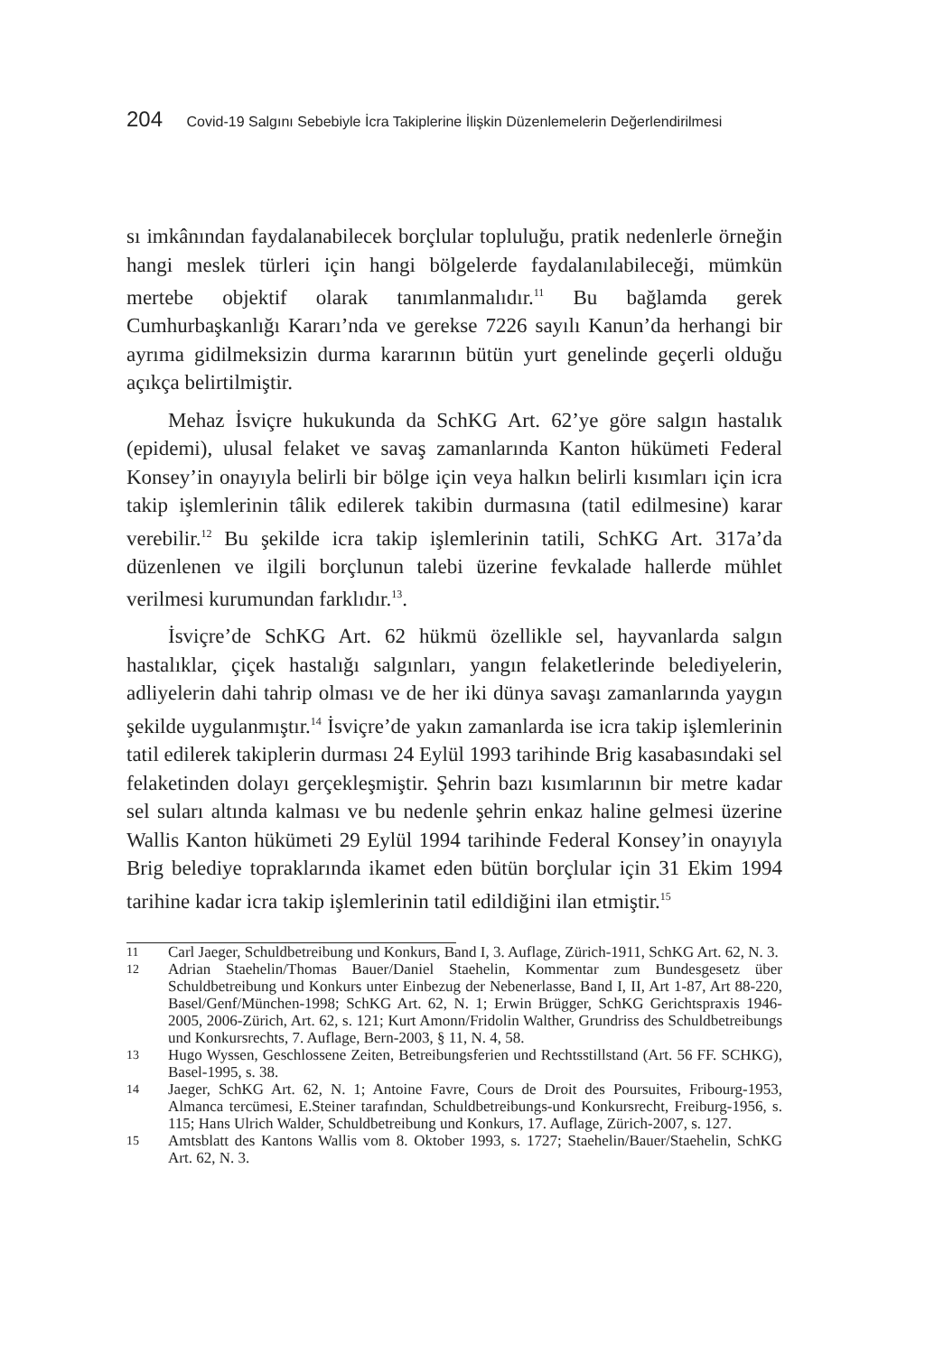204 Covid-19 Salgını Sebebiyle İcra Takiplerine İlişkin Düzenlemelerin Değerlendirilmesi
sı imkânından faydalanabilecek borçlular topluluğu, pratik nedenlerle örneğin hangi meslek türleri için hangi bölgelerde faydalanılabileceği, mümkün mertebe objektif olarak tanımlanmalıdır.<sup>11</sup> Bu bağlamda gerek Cumhurbaşkanlığı Kararı’nda ve gerekse 7226 sayılı Kanun’da herhangi bir ayrıma gidilmeksizin durma kararının bütün yurt genelinde geçerli olduğu açıkça belirtilmiştir.
Mehaz İsviçre hukukunda da SchKG Art. 62’ye göre salgın hastalık (epidemi), ulusal felaket ve savaş zamanlarında Kanton hükümeti Federal Konsey’in onayıyla belirli bir bölge için veya halkın belirli kısımları için icra takip işlemlerinin tâlik edilerek takibin durmasına (tatil edilmesine) karar verebilir.<sup>12</sup> Bu şekilde icra takip işlemlerinin tatili, SchKG Art. 317a’da düzenlenen ve ilgili borçlunun talebi üzerine fevkalade hallerde mühlet verilmesi kurumundan farklıdır.<sup>13</sup>.
İsviçre’de SchKG Art. 62 hükmü özellikle sel, hayvanlarda salgın hastalıklar, çiçek hastalığı salgınları, yangın felaketlerinde belediyelerin, adliyelerin dahi tahrip olması ve de her iki dünya savaşı zamanlarında yaygın şekilde uygulanmıştır.<sup>14</sup> İsviçre’de yakın zamanlarda ise icra takip işlemlerinin tatil edilerek takiplerin durması 24 Eylül 1993 tarihinde Brig kasabasındaki sel felaketinden dolayı gerçekleşmiştir. Şehrin bazı kısımlarının bir metre kadar sel suları altında kalması ve bu nedenle şehrin enkaz haline gelmesi üzerine Wallis Kanton hükümeti 29 Eylül 1994 tarihinde Federal Konsey’in onayıyla Brig belediye topraklarında ikamet eden bütün borçlular için 31 Ekim 1994 tarihine kadar icra takip işlemlerinin tatil edildiğini ilan etmiştir.<sup>15</sup>
11 Carl Jaeger, Schuldbetreibung und Konkurs, Band I, 3. Auflage, Zürich-1911, SchKG Art. 62, N. 3.
12 Adrian Staehelin/Thomas Bauer/Daniel Staehelin, Kommentar zum Bundesgesetz über Schuldbetreibung und Konkurs unter Einbezug der Nebenerlasse, Band I, II, Art 1-87, Art 88-220, Basel/Genf/München-1998; SchKG Art. 62, N. 1; Erwin Brügger, SchKG Gerichtspraxis 1946-2005, 2006-Zürich, Art. 62, s. 121; Kurt Amonn/Fridolin Walther, Grundriss des Schuldbetreibungs und Konkursrechts, 7. Auflage, Bern-2003, § 11, N. 4, 58.
13 Hugo Wyssen, Geschlossene Zeiten, Betreibungsferien und Rechtsstillstand (Art. 56 FF. SCHKG), Basel-1995, s. 38.
14 Jaeger, SchKG Art. 62, N. 1; Antoine Favre, Cours de Droit des Poursuites, Fribourg-1953, Almanca tercümesi, E.Steiner tarafından, Schuldbetreibungs-und Konkursrecht, Freiburg-1956, s. 115; Hans Ulrich Walder, Schuldbetreibung und Konkurs, 17. Auflage, Zürich-2007, s. 127.
15 Amtsblatt des Kantons Wallis vom 8. Oktober 1993, s. 1727; Staehelin/Bauer/Staehelin, SchKG Art. 62, N. 3.